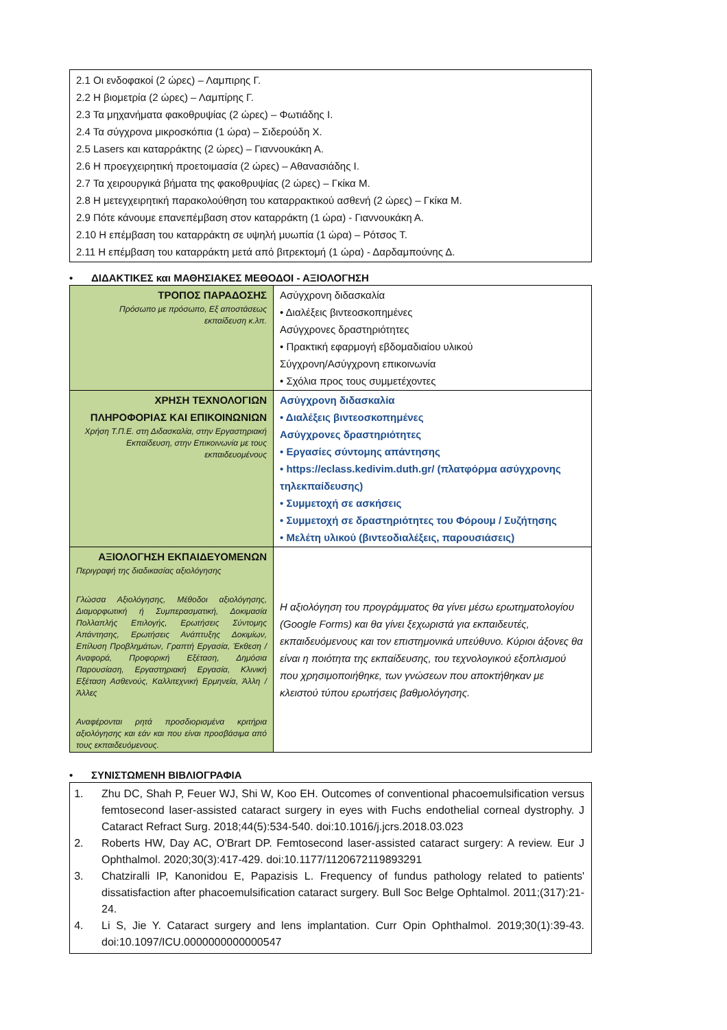2.1 Οι ενδοφακοί (2 ώρες) – Λαμπιρης Γ.
2.2 Η βιομετρία (2 ώρες) – Λαμπίρης Γ.
2.3 Τα μηχανήματα φακοθρυψίας (2 ώρες) – Φωτιάδης Ι.
2.4 Τα σύγχρονα μικροσκόπια (1 ώρα) – Σιδερούδη Χ.
2.5 Lasers και καταρράκτης (2 ώρες) – Γιαννουκάκη Α.
2.6 Η προεγχειρητική προετοιμασία (2 ώρες) – Αθανασιάδης Ι.
2.7 Τα χειρουργικά βήματα της φακοθρυψίας (2 ώρες) – Γκίκα Μ.
2.8 Η μετεγχειρητική παρακολούθηση του καταρρακτικού ασθενή (2 ώρες) – Γκίκα Μ.
2.9 Πότε κάνουμε επανεπέμβαση στον καταρράκτη (1 ώρα) - Γιαννουκάκη Α.
2.10 Η επέμβαση του καταρράκτη σε υψηλή μυωπία (1 ώρα) – Ρότσος Τ.
2.11 Η επέμβαση του καταρράκτη μετά από βιτρεκτομή (1 ώρα) - Δαρδαμπούνης Δ.
• ΔΙΔΑΚΤΙΚΕΣ και ΜΑΘΗΣΙΑΚΕΣ ΜΕΘΟΔΟΙ - ΑΞΙΟΛΟΓΗΣΗ
| ΤΡΟΠΟΣ ΠΑΡΑΔΟΣΗΣ Πρόσωπο με πρόσωπο, Εξ αποστάσεως εκπαίδευση κ.λπ. | Ασύγχρονη διδασκαλία • Διαλέξεις βιντεοσκοπημένες Ασύγχρονες δραστηριότητες • Πρακτική εφαρμογή εβδομαδιαίου υλικού Σύγχρονη/Ασύγχρονη επικοινωνία • Σχόλια προς τους συμμετέχοντες |
| ΧΡΗΣΗ ΤΕΧΝΟΛΟΓΙΩΝ ΠΛΗΡΟΦΟΡΙΑΣ ΚΑΙ ΕΠΙΚΟΙΝΩΝΙΩΝ Χρήση Τ.Π.Ε. στη Διδασκαλία, στην Εργαστηριακή Εκπαίδευση, στην Επικοινωνία με τους εκπαιδευομένους | Ασύγχρονη διδασκαλία • Διαλέξεις βιντεοσκοπημένες Ασύγχρονες δραστηριότητες • Εργασίες σύντομης απάντησης • https://eclass.kedivim.duth.gr/ (πλατφόρμα ασύγχρονης τηλεκπαίδευσης) • Συμμετοχή σε ασκήσεις • Συμμετοχή σε δραστηριότητες του Φόρουμ / Συζήτησης • Μελέτη υλικού (βιντεοδιαλέξεις, παρουσιάσεις) |
| ΑΞΙΟΛΟΓΗΣΗ ΕΚΠΑΙΔΕΥΟΜΕΝΩΝ Περιγραφή της διαδικασίας αξιολόγησης Γλώσσα Αξιολόγησης, Μέθοδοι αξιολόγησης, Διαμορφωτική ή Συμπερασματική, Δοκιμασία Πολλαπλής Επιλογής, Ερωτήσεις Σύντομης Απάντησης, Ερωτήσεις Ανάπτυξης Δοκιμίων, Επίλυση Προβλημάτων, Γραπτή Εργασία, Έκθεση / Αναφορά, Προφορική Εξέταση, Δημόσια Παρουσίαση, Εργαστηριακή Εργασία, Κλινική Εξέταση Ασθενούς, Καλλιτεχνική Ερμηνεία, Άλλη / Άλλες Αναφέρονται ρητά προσδιορισμένα κριτήρια αξιολόγησης και εάν και που είναι προσβάσιμα από τους εκπαιδευόμενους. | Η αξιολόγηση του προγράμματος θα γίνει μέσω ερωτηματολογίου (Google Forms) και θα γίνει ξεχωριστά για εκπαιδευτές, εκπαιδευόμενους και τον επιστημονικά υπεύθυνο. Κύριοι άξονες θα είναι η ποιότητα της εκπαίδευσης, του τεχνολογικού εξοπλισμού που χρησιμοποιήθηκε, των γνώσεων που αποκτήθηκαν με κλειστού τύπου ερωτήσεις βαθμολόγησης. |
• ΣΥΝΙΣΤΩΜΕΝΗ ΒΙΒΛΙΟΓΡΑΦΙΑ
1. Zhu DC, Shah P, Feuer WJ, Shi W, Koo EH. Outcomes of conventional phacoemulsification versus femtosecond laser-assisted cataract surgery in eyes with Fuchs endothelial corneal dystrophy. J Cataract Refract Surg. 2018;44(5):534-540. doi:10.1016/j.jcrs.2018.03.023
2. Roberts HW, Day AC, O'Brart DP. Femtosecond laser-assisted cataract surgery: A review. Eur J Ophthalmol. 2020;30(3):417-429. doi:10.1177/1120672119893291
3. Chatziralli IP, Kanonidou E, Papazisis L. Frequency of fundus pathology related to patients' dissatisfaction after phacoemulsification cataract surgery. Bull Soc Belge Ophtalmol. 2011;(317):21-24.
4. Li S, Jie Y. Cataract surgery and lens implantation. Curr Opin Ophthalmol. 2019;30(1):39-43. doi:10.1097/ICU.0000000000000547